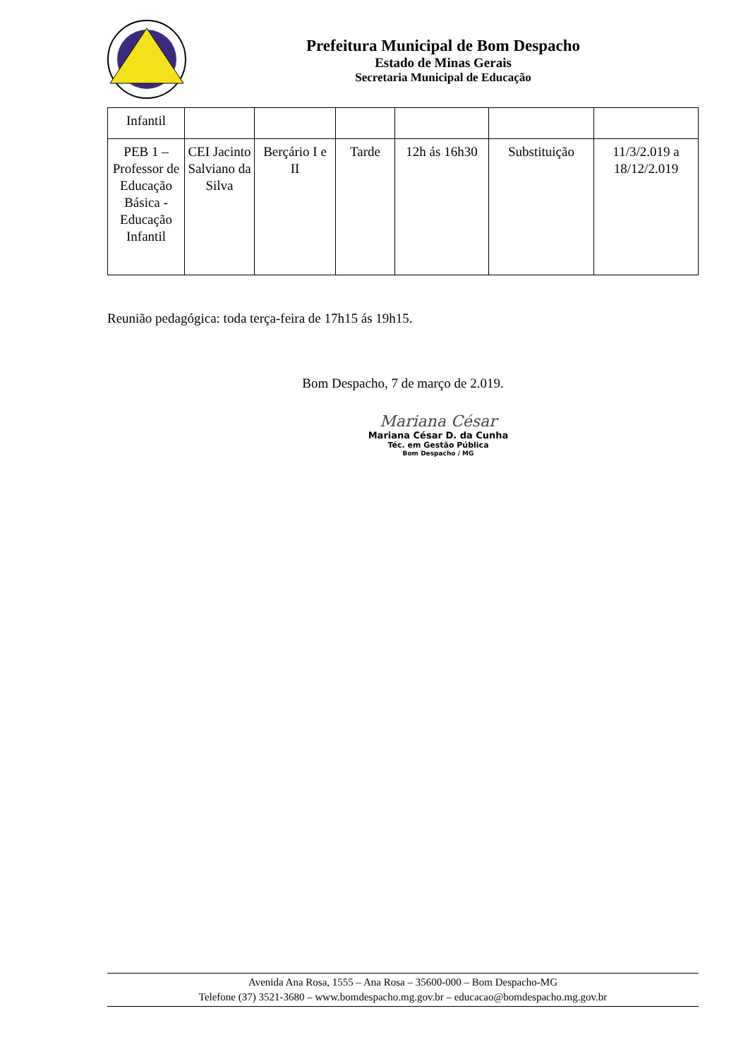Prefeitura Municipal de Bom Despacho
Estado de Minas Gerais
Secretaria Municipal de Educação
| Infantil | | | | | | |
| PEB 1 – Professor de Educação Básica - Educação Infantil | CEI Jacinto Salviano da Silva | Berçário I e II | Tarde | 12h ás 16h30 | Substituição | 11/3/2.019 a 18/12/2.019 |
Reunião pedagógica: toda terça-feira de 17h15 ás 19h15.
Bom Despacho, 7 de março de 2.019.
Mariana César
Mariana César D. da Cunha
Téc. em Gestão Pública
Bom Despacho / MG
Avenida Ana Rosa, 1555 – Ana Rosa – 35600-000 – Bom Despacho-MG
Telefone (37) 3521-3680 – www.bomdespacho.mg.gov.br – educacao@bomdespacho.mg.gov.br